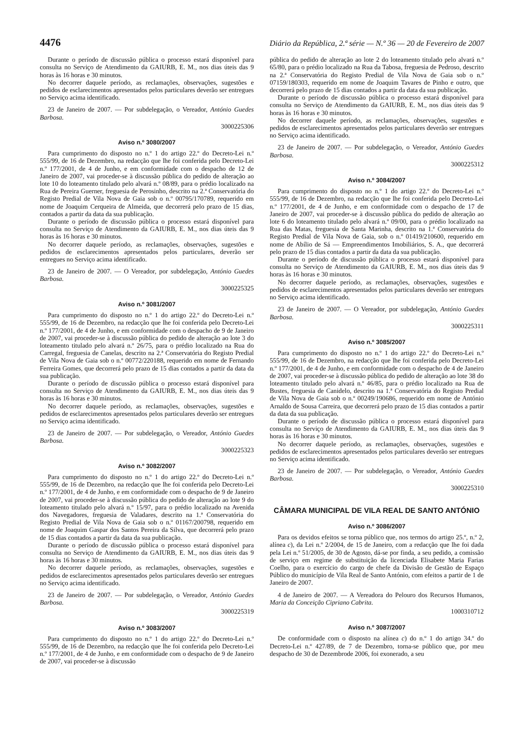4476 Diário da República, 2.ª série — N.º 36 — 20 de Fevereiro de 2007
Durante o período de discussão pública o processo estará disponível para consulta no Serviço de Atendimento da GAIURB, E. M., nos dias úteis das 9 horas às 16 horas e 30 minutos.
No decorrer daquele período, as reclamações, observações, sugestões e pedidos de esclarecimentos apresentados pelos particulares deverão ser entregues no Serviço acima identificado.
23 de Janeiro de 2007. — Por subdelegação, o Vereador, António Guedes Barbosa.
3000225306
Aviso n.º 3080/2007
Para cumprimento do disposto no n.º 1 do artigo 22.º do Decreto-Lei n.º 555/99, de 16 de Dezembro, na redacção que lhe foi conferida pelo Decreto-Lei n.º 177/2001, de 4 de Junho, e em conformidade com o despacho de 12 de Janeiro de 2007, vai proceder-se à discussão pública do pedido de alteração ao lote 10 do loteamento titulado pelo alvará n.º 08/89, para o prédio localizado na Rua de Pereira Guerner, freguesia de Perosinho, descrito na 2.ª Conservatória do Registo Predial de Vila Nova de Gaia sob o n.º 00795/170789, requerido em nome de Joaquim Cerqueira de Almeida, que decorrerá pelo prazo de 15 dias, contados a partir da data da sua publicação.
Durante o período de discussão pública o processo estará disponível para consulta no Serviço de Atendimento da GAIURB, E. M., nos dias úteis das 9 horas às 16 horas e 30 minutos.
No decorrer daquele período, as reclamações, observações, sugestões e pedidos de esclarecimentos apresentados pelos particulares, deverão ser entregues no Serviço acima identificado.
23 de Janeiro de 2007. — O Vereador, por subdelegação, António Guedes Barbosa.
3000225325
Aviso n.º 3081/2007
Para cumprimento do disposto no n.º 1 do artigo 22.º do Decreto-Lei n.º 555/99, de 16 de Dezembro, na redacção que lhe foi conferida pelo Decreto-Lei n.º 177/2001, de 4 de Junho, e em conformidade com o despacho de 9 de Janeiro de 2007, vai proceder-se à discussão pública do pedido de alteração ao lote 3 do loteamento titulado pelo alvará n.º 26/75, para o prédio localizado na Rua do Carregal, freguesia de Canelas, descrito na 2.ª Conservatória do Registo Predial de Vila Nova de Gaia sob o n.º 00772/220188, requerido em nome de Fernando Ferreira Gomes, que decorrerá pelo prazo de 15 dias contados a partir da data da sua publicação.
Durante o período de discussão pública o processo estará disponível para consulta no Serviço de Atendimento da GAIURB, E. M., nos dias úteis das 9 horas às 16 horas e 30 minutos.
No decorrer daquele período, as reclamações, observações, sugestões e pedidos de esclarecimentos apresentados pelos particulares deverão ser entregues no Serviço acima identificado.
23 de Janeiro de 2007. — Por subdelegação, o Vereador, António Guedes Barbosa.
3000225323
Aviso n.º 3082/2007
Para cumprimento do disposto no n.º 1 do artigo 22.º do Decreto-Lei n.º 555/99, de 16 de Dezembro, na redacção que lhe foi conferida pelo Decreto-Lei n.º 177/2001, de 4 de Junho, e em conformidade com o despacho de 9 de Janeiro de 2007, vai proceder-se à discussão pública do pedido de alteração ao lote 9 do loteamento titulado pelo alvará n.º 15/97, para o prédio localizado na Avenida dos Navegadores, freguesia de Valadares, descrito na 1.ª Conservatória do Registo Predial de Vila Nova de Gaia sob o n.º 01167/200798, requerido em nome de Joaquim Gaspar dos Santos Pereira da Silva, que decorrerá pelo prazo de 15 dias contados a partir da data da sua publicação.
Durante o período de discussão pública o processo estará disponível para consulta no Serviço de Atendimento da GAIURB, E. M., nos dias úteis das 9 horas às 16 horas e 30 minutos.
No decorrer daquele período, as reclamações, observações, sugestões e pedidos de esclarecimentos apresentados pelos particulares deverão ser entregues no Serviço acima identificado.
23 de Janeiro de 2007. — Por subdelegação, o Vereador, António Guedes Barbosa.
3000225319
Aviso n.º 3083/2007
Para cumprimento do disposto no n.º 1 do artigo 22.º do Decreto-Lei n.º 555/99, de 16 de Dezembro, na redacção que lhe foi conferida pelo Decreto-Lei n.º 177/2001, de 4 de Junho, e em conformidade com o despacho de 9 de Janeiro de 2007, vai proceder-se à discussão
pública do pedido de alteração ao lote 2 do loteamento titulado pelo alvará n.º 65/80, para o prédio localizado na Rua da Tabosa, freguesia de Pedroso, descrito na 2.ª Conservatória do Registo Predial de Vila Nova de Gaia sob o n.º 07159/180303, requerido em nome de Joaquim Tavares de Pinho e outro, que decorrerá pelo prazo de 15 dias contados a partir da data da sua publicação.
Durante o período de discussão pública o processo estará disponível para consulta no Serviço de Atendimento da GAIURB, E. M., nos dias úteis das 9 horas às 16 horas e 30 minutos.
No decorrer daquele período, as reclamações, observações, sugestões e pedidos de esclarecimentos apresentados pelos particulares deverão ser entregues no Serviço acima identificado.
23 de Janeiro de 2007. — Por subdelegação, o Vereador, António Guedes Barbosa.
3000225312
Aviso n.º 3084/2007
Para cumprimento do disposto no n.º 1 do artigo 22.º do Decreto-Lei n.º 555/99, de 16 de Dezembro, na redacção que lhe foi conferida pelo Decreto-Lei n.º 177/2001, de 4 de Junho, e em conformidade com o despacho de 17 de Janeiro de 2007, vai proceder-se à discussão pública do pedido de alteração ao lote 6 do loteamento titulado pelo alvará n.º 09/00, para o prédio localizado na Rua das Matas, freguesia de Santa Marinha, descrito na 1.ª Conservatória do Registo Predial de Vila Nova de Gaia, sob o n.º 01419/210600, requerido em nome de Abílio de Sá — Empreendimentos Imobiliários, S. A., que decorrerá pelo prazo de 15 dias contados a partir da data da sua publicação.
Durante o período de discussão pública o processo estará disponível para consulta no Serviço de Atendimento da GAIURB, E. M., nos dias úteis das 9 horas às 16 horas e 30 minutos.
No decorrer daquele período, as reclamações, observações, sugestões e pedidos de esclarecimentos apresentados pelos particulares deverão ser entregues no Serviço acima identificado.
23 de Janeiro de 2007. — O Vereador, por subdelegação, António Guedes Barbosa.
3000225311
Aviso n.º 3085/2007
Para cumprimento do disposto no n.º 1 do artigo 22.º do Decreto-Lei n.º 555/99, de 16 de Dezembro, na redacção que lhe foi conferida pelo Decreto-Lei n.º 177/2001, de 4 de Junho, e em conformidade com o despacho de 4 de Janeiro de 2007, vai proceder-se à discussão pública do pedido de alteração ao lote 38 do loteamento titulado pelo alvará n.º 46/85, para o prédio localizado na Rua de Bustes, freguesia de Canidelo, descrito na 1.ª Conservatória do Registo Predial de Vila Nova de Gaia sob o n.º 00249/190686, requerido em nome de António Arnaldo de Sousa Carreira, que decorrerá pelo prazo de 15 dias contados a partir da data da sua publicação.
Durante o período de discussão pública o processo estará disponível para consulta no Serviço de Atendimento da GAIURB, E. M., nos dias úteis das 9 horas às 16 horas e 30 minutos.
No decorrer daquele período, as reclamações, observações, sugestões e pedidos de esclarecimentos apresentados pelos particulares deverão ser entregues no Serviço acima identificado.
23 de Janeiro de 2007. — Por subdelegação, o Vereador, António Guedes Barbosa.
3000225310
CÂMARA MUNICIPAL DE VILA REAL DE SANTO ANTÓNIO
Aviso n.º 3086/2007
Para os devidos efeitos se torna público que, nos termos do artigo 25.º, n.º 2, alínea c), da Lei n.º 2/2004, de 15 de Janeiro, com a redacção que lhe foi dada pela Lei n.º 51/2005, de 30 de Agosto, dá-se por finda, a seu pedido, a comissão de serviço em regime de substituição da licenciada Elisabete Maria Farias Coelho, para o exercício do cargo de chefe da Divisão de Gestão de Espaço Público do município de Vila Real de Santo António, com efeitos a partir de 1 de Janeiro de 2007.
4 de Janeiro de 2007. — A Vereadora do Pelouro dos Recursos Humanos, Maria da Conceição Cipriano Cabrita.
1000310712
Aviso n.º 3087/2007
De conformidade com o disposto na alínea c) do n.º 1 do artigo 34.º do Decreto-Lei n.º 427/89, de 7 de Dezembro, torna-se público que, por meu despacho de 30 de Dezembrode 2006, foi exonerado, a seu